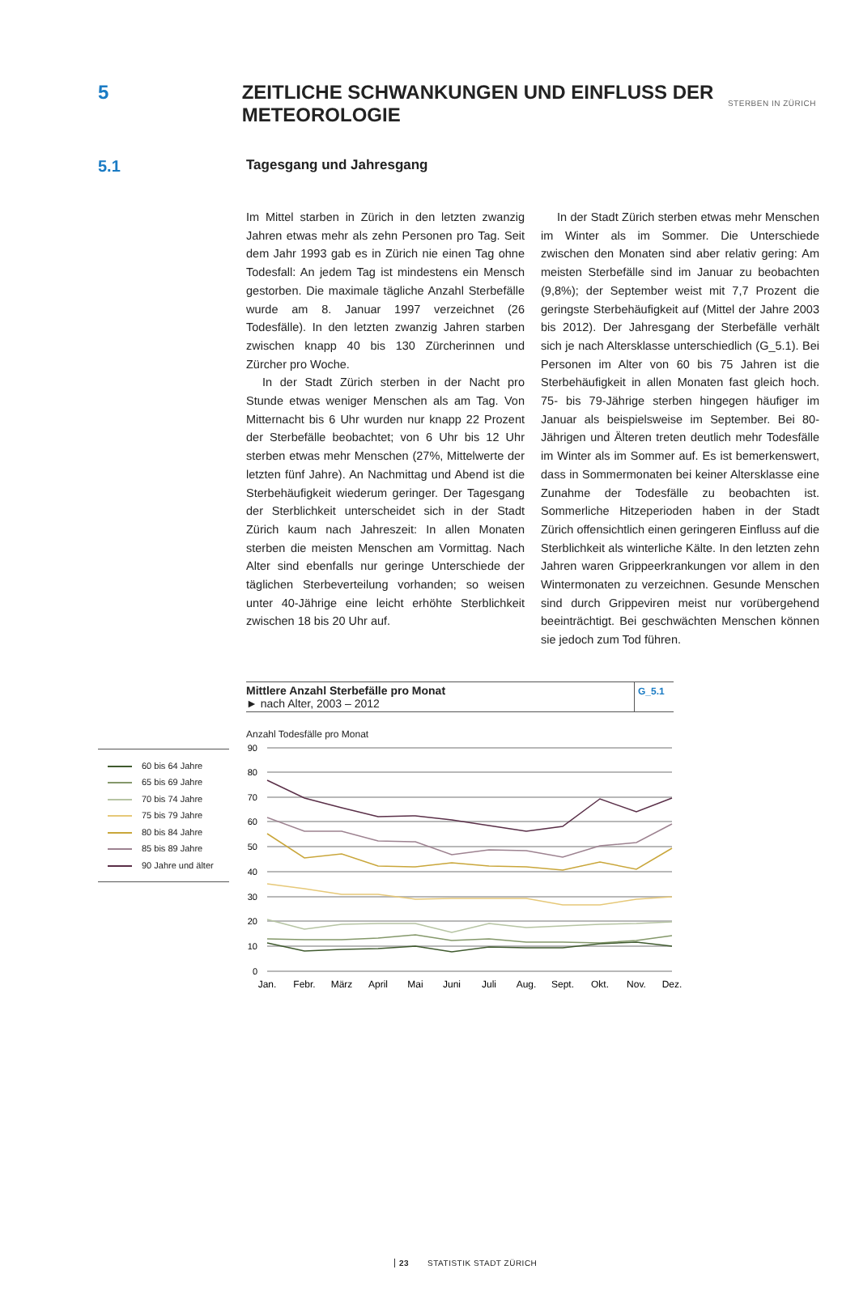STERBEN IN ZÜRICH
5 ZEITLICHE SCHWANKUNGEN UND EINFLUSS DER METEOROLOGIE
5.1
Tagesgang und Jahresgang
Im Mittel starben in Zürich in den letzten zwanzig Jahren etwas mehr als zehn Personen pro Tag. Seit dem Jahr 1993 gab es in Zürich nie einen Tag ohne Todesfall: An jedem Tag ist mindestens ein Mensch gestorben. Die maximale tägliche Anzahl Sterbefälle wurde am 8. Januar 1997 verzeichnet (26 Todesfälle). In den letzten zwanzig Jahren starben zwischen knapp 40 bis 130 Zürcherinnen und Zürcher pro Woche.
In der Stadt Zürich sterben in der Nacht pro Stunde etwas weniger Menschen als am Tag. Von Mitternacht bis 6 Uhr wurden nur knapp 22 Prozent der Sterbefälle beobachtet; von 6 Uhr bis 12 Uhr sterben etwas mehr Menschen (27%, Mittelwerte der letzten fünf Jahre). An Nachmittag und Abend ist die Sterbehäufigkeit wiederum geringer. Der Tagesgang der Sterblichkeit unterscheidet sich in der Stadt Zürich kaum nach Jahreszeit: In allen Monaten sterben die meisten Menschen am Vormittag. Nach Alter sind ebenfalls nur geringe Unterschiede der täglichen Sterbeverteilung vorhanden; so weisen unter 40-Jährige eine leicht erhöhte Sterblichkeit zwischen 18 bis 20 Uhr auf.
In der Stadt Zürich sterben etwas mehr Menschen im Winter als im Sommer. Die Unterschiede zwischen den Monaten sind aber relativ gering: Am meisten Sterbefälle sind im Januar zu beobachten (9,8%); der September weist mit 7,7 Prozent die geringste Sterbehäufigkeit auf (Mittel der Jahre 2003 bis 2012). Der Jahresgang der Sterbefälle verhält sich je nach Altersklasse unterschiedlich (G_5.1). Bei Personen im Alter von 60 bis 75 Jahren ist die Sterbehäufigkeit in allen Monaten fast gleich hoch. 75- bis 79-Jährige sterben hingegen häufiger im Januar als beispielsweise im September. Bei 80-Jährigen und Älteren treten deutlich mehr Todesfälle im Winter als im Sommer auf. Es ist bemerkenswert, dass in Sommermonaten bei keiner Altersklasse eine Zunahme der Todesfälle zu beobachten ist. Sommerliche Hitzeperioden haben in der Stadt Zürich offensichtlich einen geringeren Einfluss auf die Sterblichkeit als winterliche Kälte. In den letzten zehn Jahren waren Grippeerkrankungen vor allem in den Wintermonaten zu verzeichnen. Gesunde Menschen sind durch Grippeviren meist nur vorübergehend beeinträchtigt. Bei geschwächten Menschen können sie jedoch zum Tod führen.
Mittlere Anzahl Sterbefälle pro Monat
► nach Alter, 2003 – 2012
G_5.1
60 bis 64 Jahre
65 bis 69 Jahre
70 bis 74 Jahre
75 bis 79 Jahre
80 bis 84 Jahre
85 bis 89 Jahre
90 Jahre und älter
Anzahl Todesfälle pro Monat
90
80
70
60
50
40
30
20
10
0
Jan.
Febr.
März
April
Mai
Juni
Juli
Aug.
Sept.
Okt.
Nov.
Dez.
23 STATISTIK STADT ZÜRICH